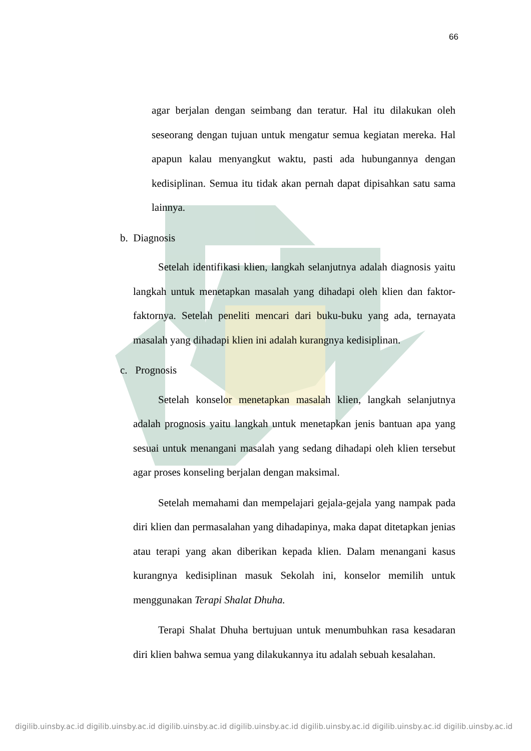66
agar berjalan dengan seimbang dan teratur. Hal itu dilakukan oleh seseorang dengan tujuan untuk mengatur semua kegiatan mereka. Hal apapun kalau menyangkut waktu, pasti ada hubungannya dengan kedisiplinan. Semua itu tidak akan pernah dapat dipisahkan satu sama lainnya.
b. Diagnosis
Setelah identifikasi klien, langkah selanjutnya adalah diagnosis yaitu langkah untuk menetapkan masalah yang dihadapi oleh klien dan faktor-faktornya. Setelah peneliti mencari dari buku-buku yang ada, ternayata masalah yang dihadapi klien ini adalah kurangnya kedisiplinan.
c. Prognosis
Setelah konselor menetapkan masalah klien, langkah selanjutnya adalah prognosis yaitu langkah untuk menetapkan jenis bantuan apa yang sesuai untuk menangani masalah yang sedang dihadapi oleh klien tersebut agar proses konseling berjalan dengan maksimal.
Setelah memahami dan mempelajari gejala-gejala yang nampak pada diri klien dan permasalahan yang dihadapinya, maka dapat ditetapkan jenias atau terapi yang akan diberikan kepada klien. Dalam menangani kasus kurangnya kedisiplinan masuk Sekolah ini, konselor memilih untuk menggunakan Terapi Shalat Dhuha.
Terapi Shalat Dhuha bertujuan untuk menumbuhkan rasa kesadaran diri klien bahwa semua yang dilakukannya itu adalah sebuah kesalahan.
digilib.uinsby.ac.id digilib.uinsby.ac.id digilib.uinsby.ac.id digilib.uinsby.ac.id digilib.uinsby.ac.id digilib.uinsby.ac.id digilib.uinsby.ac.id